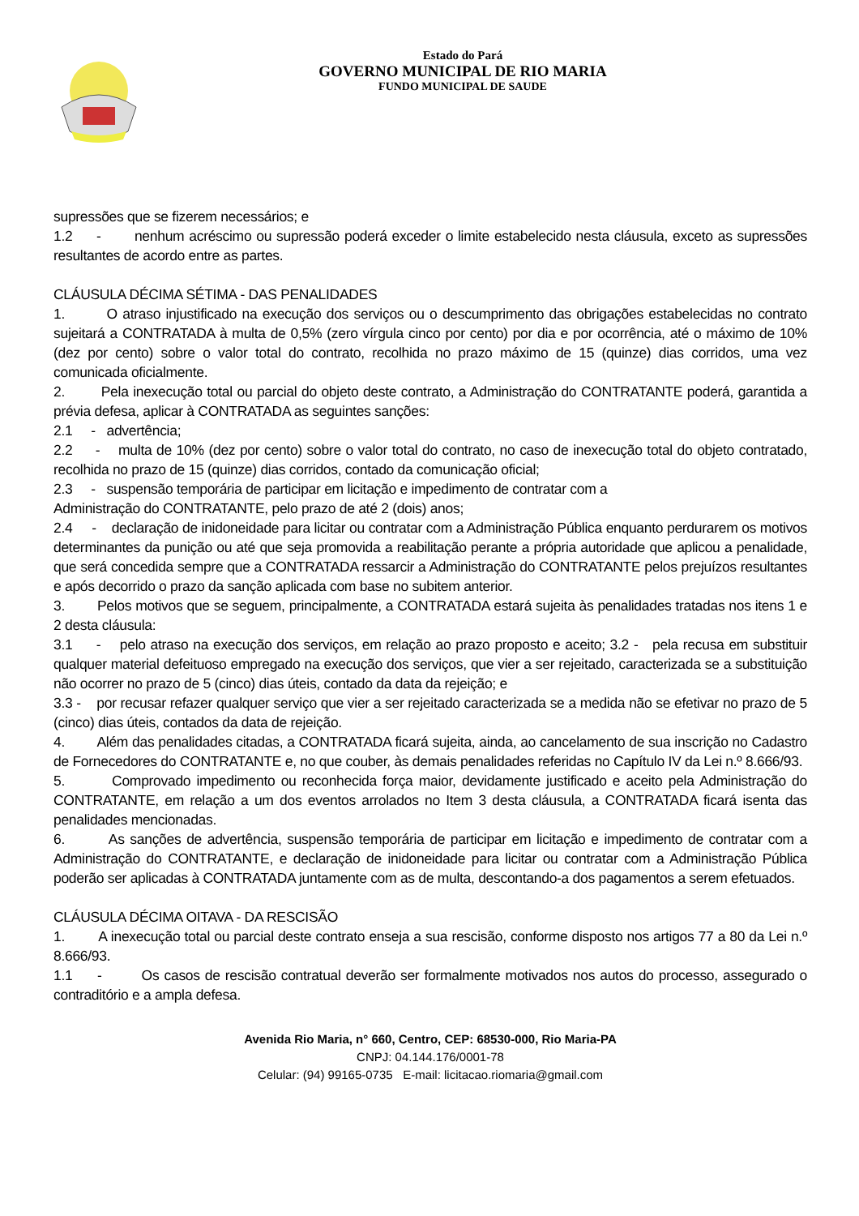Estado do Pará
GOVERNO MUNICIPAL DE RIO MARIA
FUNDO MUNICIPAL DE SAUDE
supressões que se fizerem necessários; e
1.2 - nenhum acréscimo ou supressão poderá exceder o limite estabelecido nesta cláusula, exceto as supressões resultantes de acordo entre as partes.
CLÁUSULA DÉCIMA SÉTIMA - DAS PENALIDADES
1. O atraso injustificado na execução dos serviços ou o descumprimento das obrigações estabelecidas no contrato sujeitará a CONTRATADA à multa de 0,5% (zero vírgula cinco por cento) por dia e por ocorrência, até o máximo de 10% (dez por cento) sobre o valor total do contrato, recolhida no prazo máximo de 15 (quinze) dias corridos, uma vez comunicada oficialmente.
2. Pela inexecução total ou parcial do objeto deste contrato, a Administração do CONTRATANTE poderá, garantida a prévia defesa, aplicar à CONTRATADA as seguintes sanções:
2.1 - advertência;
2.2 - multa de 10% (dez por cento) sobre o valor total do contrato, no caso de inexecução total do objeto contratado, recolhida no prazo de 15 (quinze) dias corridos, contado da comunicação oficial;
2.3 - suspensão temporária de participar em licitação e impedimento de contratar com a
Administração do CONTRATANTE, pelo prazo de até 2 (dois) anos;
2.4 - declaração de inidoneidade para licitar ou contratar com a Administração Pública enquanto perdurarem os motivos determinantes da punição ou até que seja promovida a reabilitação perante a própria autoridade que aplicou a penalidade, que será concedida sempre que a CONTRATADA ressarcir a Administração do CONTRATANTE pelos prejuízos resultantes e após decorrido o prazo da sanção aplicada com base no subitem anterior.
3. Pelos motivos que se seguem, principalmente, a CONTRATADA estará sujeita às penalidades tratadas nos itens 1 e 2 desta cláusula:
3.1 - pelo atraso na execução dos serviços, em relação ao prazo proposto e aceito; 3.2 - pela recusa em substituir qualquer material defeituoso empregado na execução dos serviços, que vier a ser rejeitado, caracterizada se a substituição não ocorrer no prazo de 5 (cinco) dias úteis, contado da data da rejeição; e
3.3 - por recusar refazer qualquer serviço que vier a ser rejeitado caracterizada se a medida não se efetivar no prazo de 5 (cinco) dias úteis, contados da data de rejeição.
4. Além das penalidades citadas, a CONTRATADA ficará sujeita, ainda, ao cancelamento de sua inscrição no Cadastro de Fornecedores do CONTRATANTE e, no que couber, às demais penalidades referidas no Capítulo IV da Lei n.º 8.666/93.
5. Comprovado impedimento ou reconhecida força maior, devidamente justificado e aceito pela Administração do CONTRATANTE, em relação a um dos eventos arrolados no Item 3 desta cláusula, a CONTRATADA ficará isenta das penalidades mencionadas.
6. As sanções de advertência, suspensão temporária de participar em licitação e impedimento de contratar com a Administração do CONTRATANTE, e declaração de inidoneidade para licitar ou contratar com a Administração Pública poderão ser aplicadas à CONTRATADA juntamente com as de multa, descontando-a dos pagamentos a serem efetuados.
CLÁUSULA DÉCIMA OITAVA - DA RESCISÃO
1. A inexecução total ou parcial deste contrato enseja a sua rescisão, conforme disposto nos artigos 77 a 80 da Lei n.º 8.666/93.
1.1 - Os casos de rescisão contratual deverão ser formalmente motivados nos autos do processo, assegurado o contraditório e a ampla defesa.
Avenida Rio Maria, n° 660, Centro, CEP: 68530-000, Rio Maria-PA
CNPJ: 04.144.176/0001-78
Celular: (94) 99165-0735 E-mail: licitacao.riomaria@gmail.com